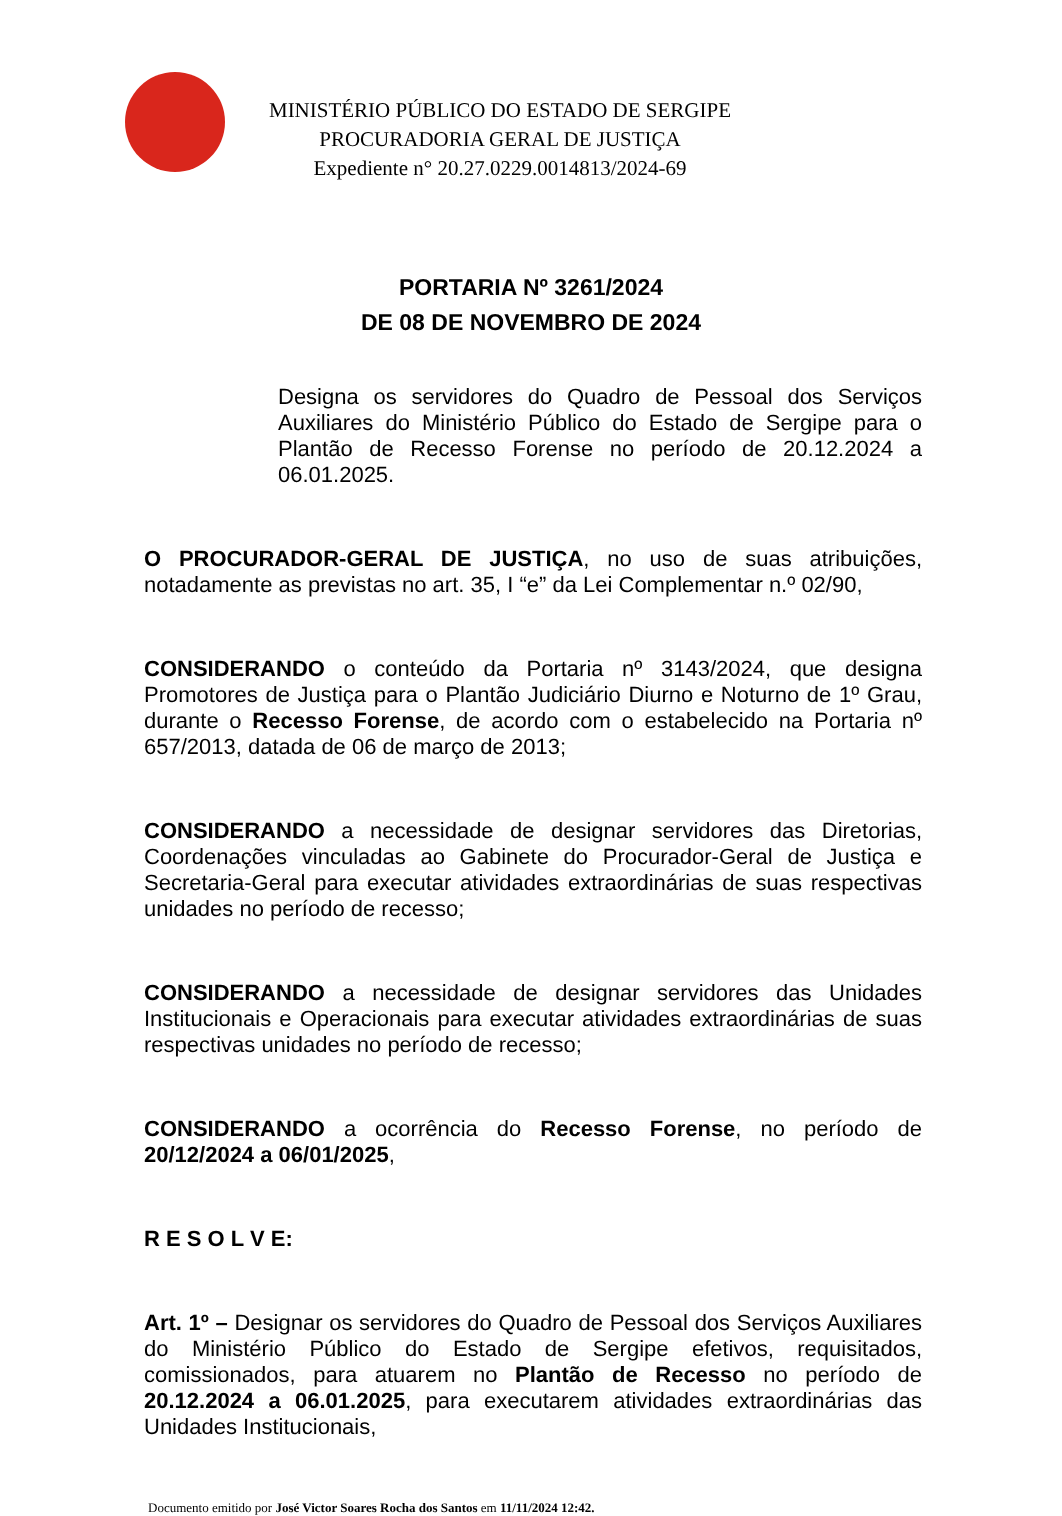MINISTÉRIO PÚBLICO DO ESTADO DE SERGIPE
PROCURADORIA GERAL DE JUSTIÇA
Expediente n° 20.27.0229.0014813/2024-69
PORTARIA Nº 3261/2024
DE 08 DE NOVEMBRO DE 2024
Designa os servidores do Quadro de Pessoal dos Serviços Auxiliares do Ministério Público do Estado de Sergipe para o Plantão de Recesso Forense no período de 20.12.2024 a 06.01.2025.
O PROCURADOR-GERAL DE JUSTIÇA, no uso de suas atribuições, notadamente as previstas no art. 35, I “e” da Lei Complementar n.º 02/90,
CONSIDERANDO o conteúdo da Portaria nº 3143/2024, que designa Promotores de Justiça para o Plantão Judiciário Diurno e Noturno de 1º Grau, durante o Recesso Forense, de acordo com o estabelecido na Portaria nº 657/2013, datada de 06 de março de 2013;
CONSIDERANDO a necessidade de designar servidores das Diretorias, Coordenações vinculadas ao Gabinete do Procurador-Geral de Justiça e Secretaria-Geral para executar atividades extraordinárias de suas respectivas unidades no período de recesso;
CONSIDERANDO a necessidade de designar servidores das Unidades Institucionais e Operacionais para executar atividades extraordinárias de suas respectivas unidades no período de recesso;
CONSIDERANDO a ocorrência do Recesso Forense, no período de 20/12/2024 a 06/01/2025,
R E S O L V E:
Art. 1º – Designar os servidores do Quadro de Pessoal dos Serviços Auxiliares do Ministério Público do Estado de Sergipe efetivos, requisitados, comissionados, para atuarem no Plantão de Recesso no período de 20.12.2024 a 06.01.2025, para executarem atividades extraordinárias das Unidades Institucionais,
Documento emitido por José Victor Soares Rocha dos Santos em 11/11/2024 12:42.